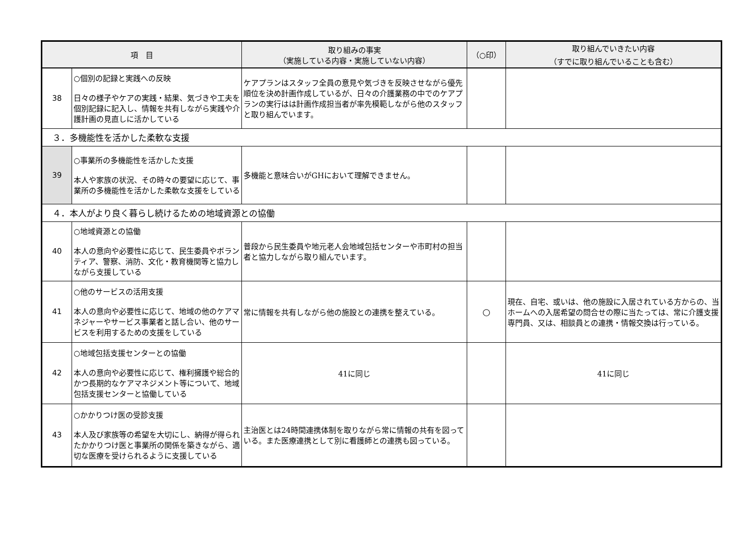| 項 目 | | 取り組みの事実 （実施している内容・実施していない内容） | （○印） | 取り組んでいきたい内容 （すでに取り組んでいることも含む） |
| --- | --- | --- | --- | --- |
| 38 | ○個別の記録と実践への反映 日々の様子やケアの実践・結果、気づきや工夫を個別記録に記入し、情報を共有しながら実践や介護計画の見直しに活かしている | ケアプランはスタッフ全員の意見や気づきを反映させながら優先順位を決め計画作成しているが、日々の介護業務の中でのケアプランの実行はは計画作成担当者が率先模範しながら他のスタッフと取り組んでいます。 | | |
| ３．多機能性を活かした柔軟な支援 | | | | |
| 39 | ○事業所の多機能性を活かした支援 本人や家族の状況、その時々の要望に応じて、事業所の多機能性を活かした柔軟な支援をしている | 多機能と意味合いがGHにおいて理解できません。 | | |
| ４．本人がより良く暮らし続けるための地域資源との協働 | | | | |
| 40 | ○地域資源との協働 本人の意向や必要性に応じて、民生委員やボランティア、警察、消防、文化・教育機関等と協力しながら支援している | 普段から民生委員や地元老人会地域包括センターや市町村の担当者と協力しながら取り組んでいます。 | | |
| 41 | ○他のサービスの活用支援 本人の意向や必要性に応じて、地域の他のケアマネジャーやサービス事業者と話し合い、他のサービスを利用するための支援をしている | 常に情報を共有しながら他の施設との連携を整えている。 | ○ | 現在、自宅、或いは、他の施設に入居されている方からの、当ホームへの入居希望の問合せの際に当たっては、常に介護支援専門員、又は、相談員との連携・情報交換は行っている。 |
| 42 | ○地域包括支援センターとの協働 本人の意向や必要性に応じて、権利擁護や総合的かつ長期的なケアマネジメント等について、地域包括支援センターと協働している | 41に同じ | | 41に同じ |
| 43 | ○かかりつけ医の受診支援 本人及び家族等の希望を大切にし、納得が得られたかかりつけ医と事業所の関係を築きながら、適切な医療を受けられるように支援している | 主治医とは24時間連携体制を取りながら常に情報の共有を図っている。また医療連携として別に看護師との連携も図っている。 | | |